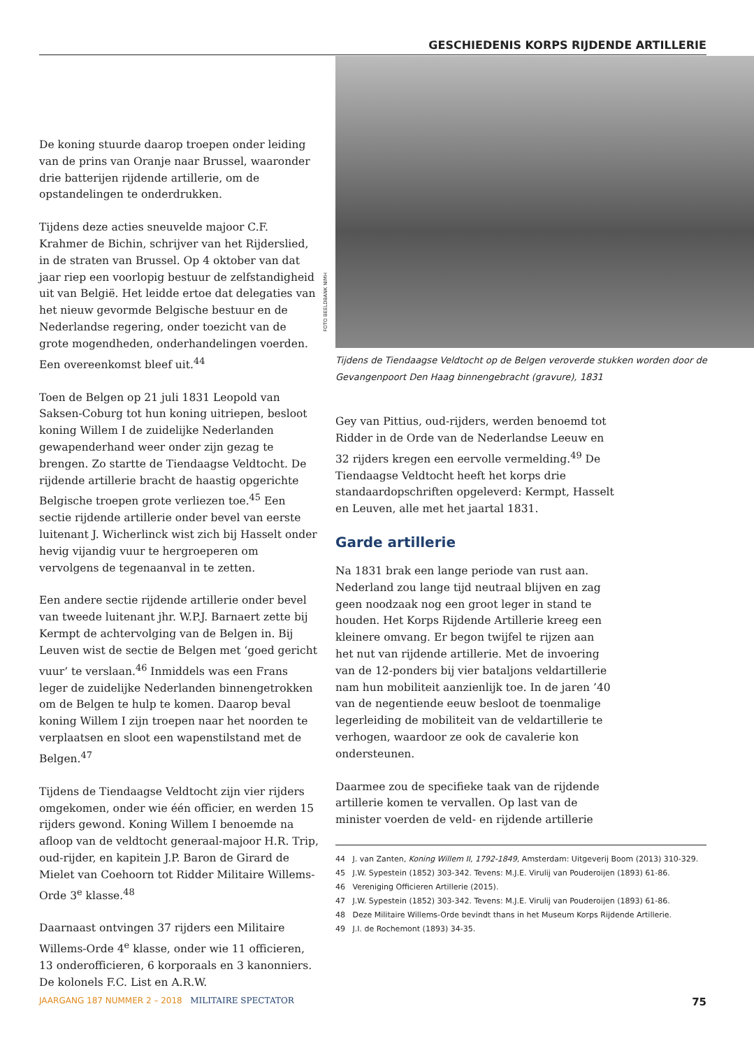GESCHIEDENIS KORPS RIJDENDE ARTILLERIE
De koning stuurde daarop troepen onder leiding van de prins van Oranje naar Brussel, waaronder drie batterijen rijdende artillerie, om de opstandelingen te onderdrukken.
Tijdens deze acties sneuvelde majoor C.F. Krahmer de Bichin, schrijver van het Rijderslied, in de straten van Brussel. Op 4 oktober van dat jaar riep een voorlopig bestuur de zelfstandigheid uit van België. Het leidde ertoe dat delegaties van het nieuw gevormde Belgische bestuur en de Nederlandse regering, onder toezicht van de grote mogendheden, onderhandelingen voerden. Een overeenkomst bleef uit.<sup>44</sup>
Toen de Belgen op 21 juli 1831 Leopold van Saksen-Coburg tot hun koning uitriepen, besloot koning Willem I de zuidelijke Nederlanden gewapenderhand weer onder zijn gezag te brengen. Zo startte de Tiendaagse Veldtocht. De rijdende artillerie bracht de haastig opgerichte Belgische troepen grote verliezen toe.<sup>45</sup> Een sectie rijdende artillerie onder bevel van eerste luitenant J. Wicherlinck wist zich bij Hasselt onder hevig vijandig vuur te hergroeperen om vervolgens de tegenaanval in te zetten.
Een andere sectie rijdende artillerie onder bevel van tweede luitenant jhr. W.P.J. Barnaert zette bij Kermpt de achtervolging van de Belgen in. Bij Leuven wist de sectie de Belgen met ‘goed gericht vuur’ te verslaan.<sup>46</sup> Inmiddels was een Frans leger de zuidelijke Nederlanden binnengetrokken om de Belgen te hulp te komen. Daarop beval koning Willem I zijn troepen naar het noorden te verplaatsen en sloot een wapenstilstand met de Belgen.<sup>47</sup>
Tijdens de Tiendaagse Veldtocht zijn vier rijders omgekomen, onder wie één officier, en werden 15 rijders gewond. Koning Willem I benoemde na afloop van de veldtocht generaal-majoor H.R. Trip, oud-rijder, en kapitein J.P. Baron de Girard de Mielet van Coehoorn tot Ridder Militaire Willems-Orde 3<sup>e</sup> klasse.<sup>48</sup>
Daarnaast ontvingen 37 rijders een Militaire Willems-Orde 4<sup>e</sup> klasse, onder wie 11 officieren, 13 onderofficieren, 6 korporaals en 3 kanonniers. De kolonels F.C. List en A.R.W.
FOTO BEELDBANK NIMH
Tijdens de Tiendaagse Veldtocht op de Belgen veroverde stukken worden door de Gevangenpoort Den Haag binnengebracht (gravure), 1831
Gey van Pittius, oud-rijders, werden benoemd tot Ridder in de Orde van de Nederlandse Leeuw en 32 rijders kregen een eervolle vermelding.<sup>49</sup> De Tiendaagse Veldtocht heeft het korps drie standaardopschriften opgeleverd: Kermpt, Hasselt en Leuven, alle met het jaartal 1831.
Garde artillerie
Na 1831 brak een lange periode van rust aan. Nederland zou lange tijd neutraal blijven en zag geen noodzaak nog een groot leger in stand te houden. Het Korps Rijdende Artillerie kreeg een kleinere omvang. Er begon twijfel te rijzen aan het nut van rijdende artillerie. Met de invoering van de 12-ponders bij vier bataljons veldartillerie nam hun mobiliteit aanzienlijk toe. In de jaren ’40 van de negentiende eeuw besloot de toenmalige legerleiding de mobiliteit van de veldartillerie te verhogen, waardoor ze ook de cavalerie kon ondersteunen.
Daarmee zou de specifieke taak van de rijdende artillerie komen te vervallen. Op last van de minister voerden de veld- en rijdende artillerie
44 J. van Zanten, Koning Willem II, 1792-1849, Amsterdam: Uitgeverij Boom (2013) 310-329.
45 J.W. Sypestein (1852) 303-342. Tevens: M.J.E. Virulij van Pouderoijen (1893) 61-86.
46 Vereniging Officieren Artillerie (2015).
47 J.W. Sypestein (1852) 303-342. Tevens: M.J.E. Virulij van Pouderoijen (1893) 61-86.
48 Deze Militaire Willems-Orde bevindt thans in het Museum Korps Rijdende Artillerie.
49 J.I. de Rochemont (1893) 34-35.
JAARGANG 187 NUMMER 2 – 2018 MILITAIRE SPECTATOR 75